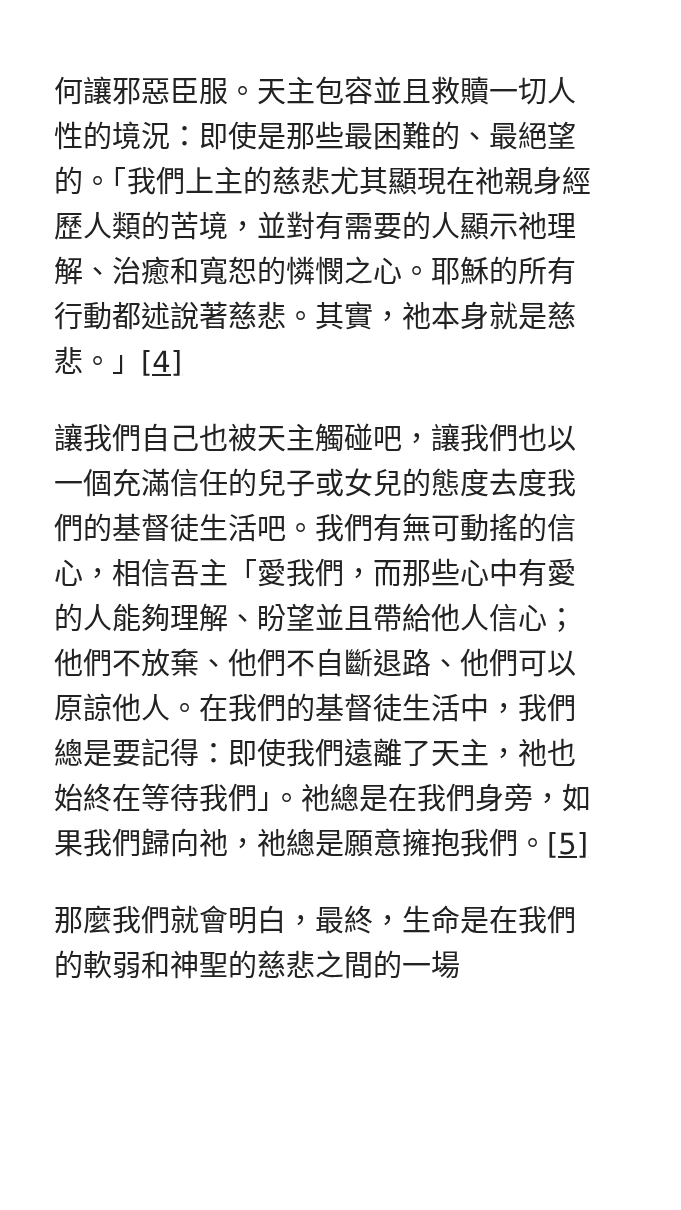何讓邪惡臣服。天主包容並且救贖一切人性的境況：即使是那些最困難的、最絕望的。「我們上主的慈悲尤其顯現在祂親身經歷人類的苦境，並對有需要的人顯示祂理解、治癒和寬恕的憐憫之心。耶穌的所有行動都述說著慈悲。其實，祂本身就是慈悲。」[4]
讓我們自己也被天主觸碰吧，讓我們也以一個充滿信任的兒子或女兒的態度去度我們的基督徒生活吧。我們有無可動搖的信心，相信吾主「愛我們，而那些心中有愛的人能夠理解、盼望並且帶給他人信心；他們不放棄、他們不自斷退路、他們可以原諒他人。在我們的基督徒生活中，我們總是要記得：即使我們遠離了天主，祂也始終在等待我們」。祂總是在我們身旁，如果我們歸向祂，祂總是願意擁抱我們。[5]
那麼我們就會明白，最終，生命是在我們的軟弱和神聖的慈悲之間的一場